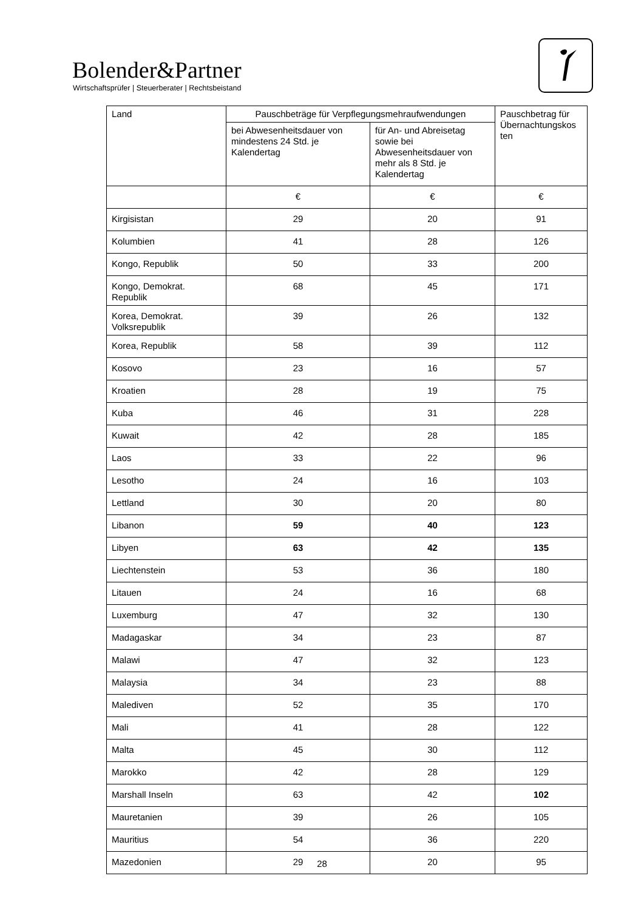Bolender&Partner
Wirtschaftsprüfer | Steuerberater | Rechtsbeistand
| Land | Pauschbeträge für Verpflegungsmehraufwendungen | | Pauschbetrag für Übernachtungskos ten |
| --- | --- | --- | --- |
| | bei Abwesenheitsdauer von mindestens 24 Std. je Kalendertag | für An- und Abreisetag sowie bei Abwesenheitsdauer von mehr als 8 Std. je Kalendertag | |
| | € | € | € |
| Kirgisistan | 29 | 20 | 91 |
| Kolumbien | 41 | 28 | 126 |
| Kongo, Republik | 50 | 33 | 200 |
| Kongo, Demokrat. Republik | 68 | 45 | 171 |
| Korea, Demokrat. Volksrepublik | 39 | 26 | 132 |
| Korea, Republik | 58 | 39 | 112 |
| Kosovo | 23 | 16 | 57 |
| Kroatien | 28 | 19 | 75 |
| Kuba | 46 | 31 | 228 |
| Kuwait | 42 | 28 | 185 |
| Laos | 33 | 22 | 96 |
| Lesotho | 24 | 16 | 103 |
| Lettland | 30 | 20 | 80 |
| Libanon | 59 | 40 | 123 |
| Libyen | 63 | 42 | 135 |
| Liechtenstein | 53 | 36 | 180 |
| Litauen | 24 | 16 | 68 |
| Luxemburg | 47 | 32 | 130 |
| Madagaskar | 34 | 23 | 87 |
| Malawi | 47 | 32 | 123 |
| Malaysia | 34 | 23 | 88 |
| Malediven | 52 | 35 | 170 |
| Mali | 41 | 28 | 122 |
| Malta | 45 | 30 | 112 |
| Marokko | 42 | 28 | 129 |
| Marshall Inseln | 63 | 42 | 102 |
| Mauretanien | 39 | 26 | 105 |
| Mauritius | 54 | 36 | 220 |
| Mazedonien | 29 | 20 | 95 |
28